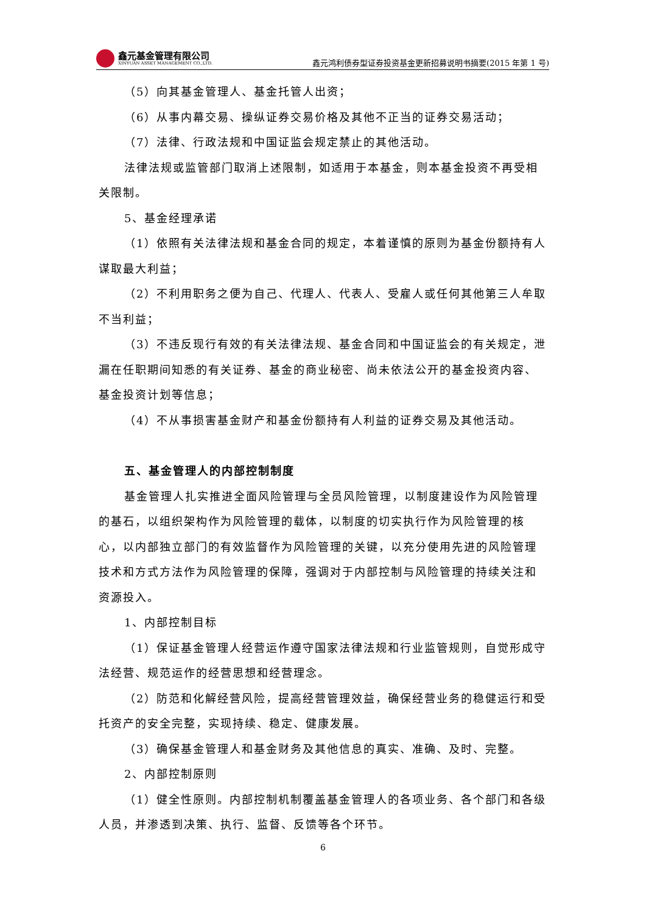鑫元基金管理有限公司
XINYUAN ASSET MANAGEMENT CO.,LTD.
鑫元鸿利债券型证券投资基金更新招募说明书摘要(2015 年第 1 号)
（5）向其基金管理人、基金托管人出资；
（6）从事内幕交易、操纵证券交易价格及其他不正当的证券交易活动；
（7）法律、行政法规和中国证监会规定禁止的其他活动。
法律法规或监管部门取消上述限制，如适用于本基金，则本基金投资不再受相关限制。
5、基金经理承诺
（1）依照有关法律法规和基金合同的规定，本着谨慎的原则为基金份额持有人谋取最大利益；
（2）不利用职务之便为自己、代理人、代表人、受雇人或任何其他第三人牟取不当利益；
（3）不违反现行有效的有关法律法规、基金合同和中国证监会的有关规定，泄漏在任职期间知悉的有关证券、基金的商业秘密、尚未依法公开的基金投资内容、基金投资计划等信息；
（4）不从事损害基金财产和基金份额持有人利益的证券交易及其他活动。
五、基金管理人的内部控制制度
基金管理人扎实推进全面风险管理与全员风险管理，以制度建设作为风险管理的基石，以组织架构作为风险管理的载体，以制度的切实执行作为风险管理的核心，以内部独立部门的有效监督作为风险管理的关键，以充分使用先进的风险管理技术和方式方法作为风险管理的保障，强调对于内部控制与风险管理的持续关注和资源投入。
1、内部控制目标
（1）保证基金管理人经营运作遵守国家法律法规和行业监管规则，自觉形成守法经营、规范运作的经营思想和经营理念。
（2）防范和化解经营风险，提高经营管理效益，确保经营业务的稳健运行和受托资产的安全完整，实现持续、稳定、健康发展。
（3）确保基金管理人和基金财务及其他信息的真实、准确、及时、完整。
2、内部控制原则
（1）健全性原则。内部控制机制覆盖基金管理人的各项业务、各个部门和各级人员，并渗透到决策、执行、监督、反馈等各个环节。
6